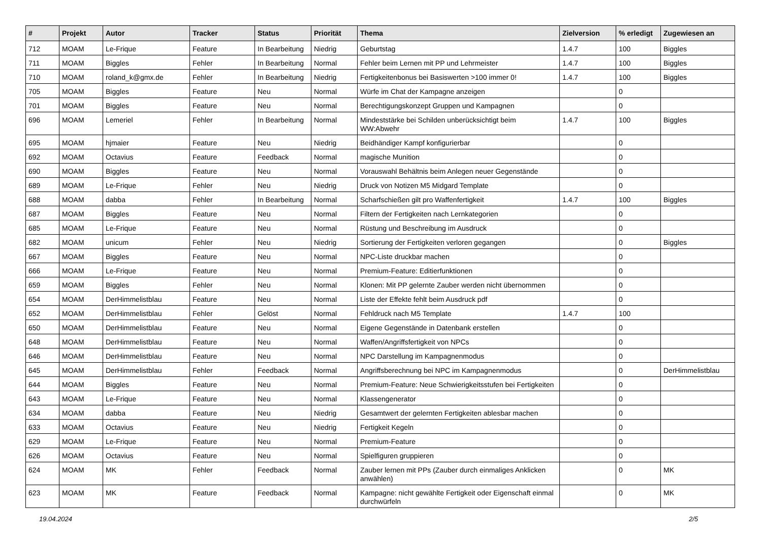| # | Projekt | Autor | Tracker | Status | Priorität | Thema | Zielversion | % erledigt | Zugewiesen an |
| --- | --- | --- | --- | --- | --- | --- | --- | --- | --- |
| 712 | MOAM | Le-Frique | Feature | In Bearbeitung | Niedrig | Geburtstag | 1.4.7 | 100 | Biggles |
| 711 | MOAM | Biggles | Fehler | In Bearbeitung | Normal | Fehler beim Lernen mit PP und Lehrmeister | 1.4.7 | 100 | Biggles |
| 710 | MOAM | roland_k@gmx.de | Fehler | In Bearbeitung | Niedrig | Fertigkeitenbonus bei Basiswerten >100 immer 0! | 1.4.7 | 100 | Biggles |
| 705 | MOAM | Biggles | Feature | Neu | Normal | Würfe im Chat der Kampagne anzeigen | | 0 | |
| 701 | MOAM | Biggles | Feature | Neu | Normal | Berechtigungskonzept Gruppen und Kampagnen | | 0 | |
| 696 | MOAM | Lemeriel | Fehler | In Bearbeitung | Normal | Mindeststärke bei Schilden unberücksichtigt beim WW:Abwehr | 1.4.7 | 100 | Biggles |
| 695 | MOAM | hjmaier | Feature | Neu | Niedrig | Beidhändiger Kampf konfigurierbar | | 0 | |
| 692 | MOAM | Octavius | Feature | Feedback | Normal | magische Munition | | 0 | |
| 690 | MOAM | Biggles | Feature | Neu | Normal | Vorauswahl Behältnis beim Anlegen neuer Gegenstände | | 0 | |
| 689 | MOAM | Le-Frique | Fehler | Neu | Niedrig | Druck von Notizen M5 Midgard Template | | 0 | |
| 688 | MOAM | dabba | Fehler | In Bearbeitung | Normal | Scharfschießen gilt pro Waffenfertigkeit | 1.4.7 | 100 | Biggles |
| 687 | MOAM | Biggles | Feature | Neu | Normal | Filtern der Fertigkeiten nach Lernkategorien | | 0 | |
| 685 | MOAM | Le-Frique | Feature | Neu | Normal | Rüstung und Beschreibung im Ausdruck | | 0 | |
| 682 | MOAM | unicum | Fehler | Neu | Niedrig | Sortierung der Fertigkeiten verloren gegangen | | 0 | Biggles |
| 667 | MOAM | Biggles | Feature | Neu | Normal | NPC-Liste druckbar machen | | 0 | |
| 666 | MOAM | Le-Frique | Feature | Neu | Normal | Premium-Feature: Editierfunktionen | | 0 | |
| 659 | MOAM | Biggles | Fehler | Neu | Normal | Klonen: Mit PP gelernte Zauber werden nicht übernommen | | 0 | |
| 654 | MOAM | DerHimmelistblau | Feature | Neu | Normal | Liste der Effekte fehlt beim Ausdruck pdf | | 0 | |
| 652 | MOAM | DerHimmelistblau | Fehler | Gelöst | Normal | Fehldruck nach M5 Template | 1.4.7 | 100 | |
| 650 | MOAM | DerHimmelistblau | Feature | Neu | Normal | Eigene Gegenstände in Datenbank erstellen | | 0 | |
| 648 | MOAM | DerHimmelistblau | Feature | Neu | Normal | Waffen/Angriffsfertigkeit von NPCs | | 0 | |
| 646 | MOAM | DerHimmelistblau | Feature | Neu | Normal | NPC Darstellung im Kampagnenmodus | | 0 | |
| 645 | MOAM | DerHimmelistblau | Fehler | Feedback | Normal | Angriffsberechnung bei NPC im Kampagnenmodus | | 0 | DerHimmelistblau |
| 644 | MOAM | Biggles | Feature | Neu | Normal | Premium-Feature: Neue Schwierigkeitsstufen bei Fertigkeiten | | 0 | |
| 643 | MOAM | Le-Frique | Feature | Neu | Normal | Klassengenerator | | 0 | |
| 634 | MOAM | dabba | Feature | Neu | Niedrig | Gesamtwert der gelernten Fertigkeiten ablesbar machen | | 0 | |
| 633 | MOAM | Octavius | Feature | Neu | Niedrig | Fertigkeit Kegeln | | 0 | |
| 629 | MOAM | Le-Frique | Feature | Neu | Normal | Premium-Feature | | 0 | |
| 626 | MOAM | Octavius | Feature | Neu | Normal | Spielfiguren gruppieren | | 0 | |
| 624 | MOAM | MK | Fehler | Feedback | Normal | Zauber lernen mit PPs (Zauber durch einmaliges Anklicken anwählen) | | 0 | MK |
| 623 | MOAM | MK | Feature | Feedback | Normal | Kampagne: nicht gewählte Fertigkeit oder Eigenschaft einmal durchwürfeln | | 0 | MK |
19.04.2024 2/5